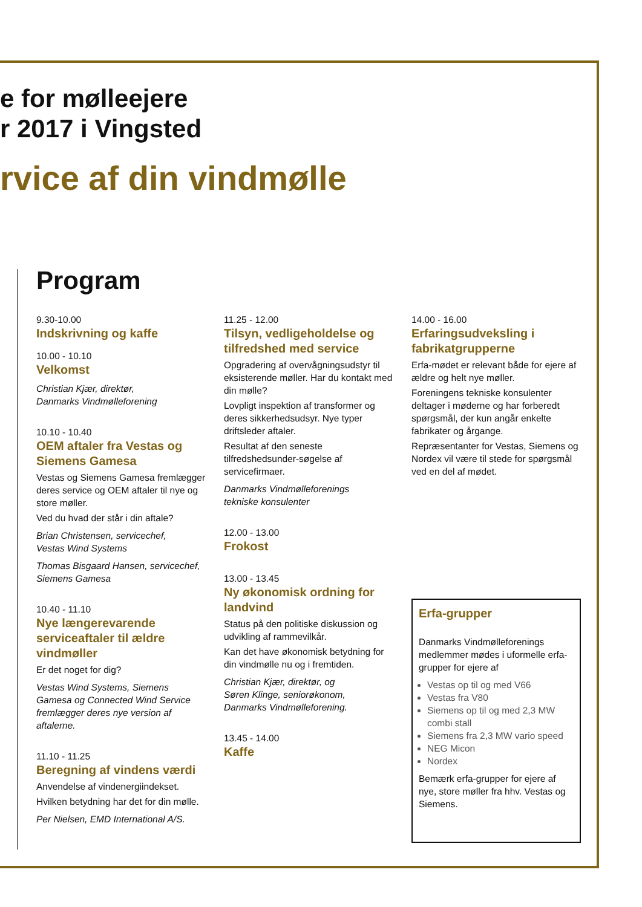e for mølleejere
r 2017 i Vingsted
rvice af din vindmølle
Program
9.30-10.00
Indskrivning og kaffe
10.00 - 10.10
Velkomst
Christian Kjær, direktør,
Danmarks Vindmølleforening
10.10 - 10.40
OEM aftaler fra Vestas og Siemens Gamesa
Vestas og Siemens Gamesa fremlægger deres service og OEM aftaler til nye og store møller.
Ved du hvad der står i din aftale?
Brian Christensen, servicechef,
Vestas Wind Systems
Thomas Bisgaard Hansen, servicechef,
Siemens Gamesa
10.40 - 11.10
Nye længerevarende serviceaftaler til ældre vindmøller
Er det noget for dig?
Vestas Wind Systems, Siemens Gamesa og Connected Wind Service fremlægger deres nye version af aftalerne.
11.10 - 11.25
Beregning af vindens værdi
Anvendelse af vindenergiindekset.
Hvilken betydning har det for din mølle.
Per Nielsen, EMD International A/S.
11.25 - 12.00
Tilsyn, vedligeholdelse og tilfredshed med service
Opgradering af overvågningsudstyr til eksisterende møller. Har du kontakt med din mølle?
Lovpligt inspektion af transformer og deres sikkerhedsudsyr. Nye typer driftsleder aftaler.
Resultat af den seneste tilfredshedsunder-søgelse af servicefirmaer.
Danmarks Vindmølleforenings
tekniske konsulenter
12.00 - 13.00
Frokost
13.00 - 13.45
Ny økonomisk ordning for landvind
Status på den politiske diskussion og udvikling af rammevilkår.
Kan det have økonomisk betydning for din vindmølle nu og i fremtiden.
Christian Kjær, direktør, og
Søren Klinge, seniorøkonom,
Danmarks Vindmølleforening.
13.45 - 14.00
Kaffe
14.00 - 16.00
Erfaringsudveksling i fabrikatgrupperne
Erfa-mødet er relevant både for ejere af ældre og helt nye møller.
Foreningens tekniske konsulenter deltager i møderne og har forberedt spørgsmål, der kun angår enkelte fabrikater og årgange.
Repræsentanter for Vestas, Siemens og Nordex vil være til stede for spørgsmål ved en del af mødet.
Erfa-grupper
Danmarks Vindmølleforenings medlemmer mødes i uformelle erfa-grupper for ejere af
Vestas op til og med V66
Vestas fra V80
Siemens op til og med 2,3 MW combi stall
Siemens fra 2,3 MW vario speed
NEG Micon
Nordex
Bemærk erfa-grupper for ejere af nye, store møller fra hhv. Vestas og Siemens.